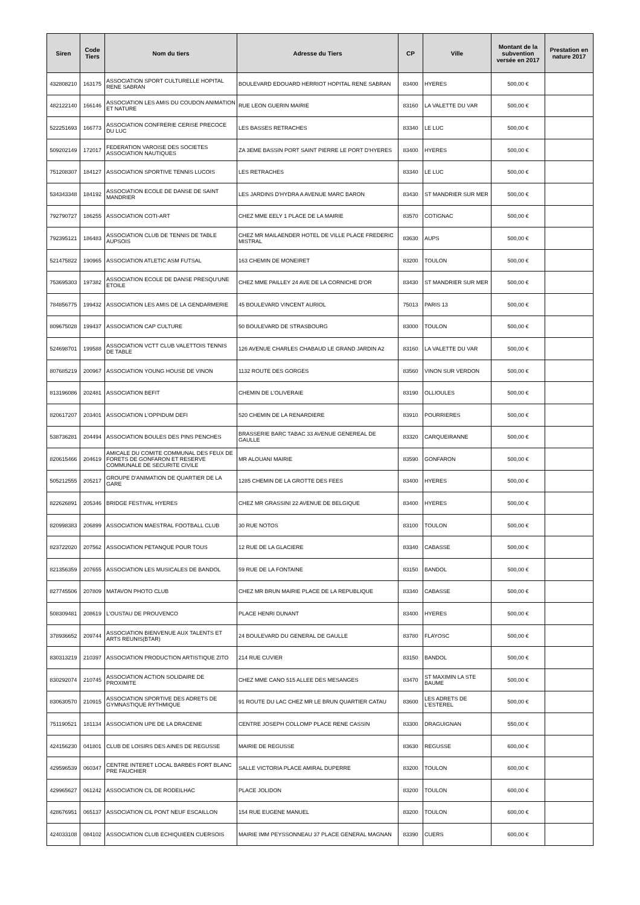| Siren | Code Tiers | Nom du tiers | Adresse du Tiers | CP | Ville | Montant de la subvention versée en 2017 | Prestation en nature 2017 |
| --- | --- | --- | --- | --- | --- | --- | --- |
| 432808210 | 163175 | ASSOCIATION SPORT CULTURELLE HOPITAL RENE SABRAN | BOULEVARD EDOUARD HERRIOT HOPITAL RENE SABRAN | 83400 | HYERES | 500,00 € | |
| 482122140 | 166146 | ASSOCIATION LES AMIS DU COUDON ANIMATION ET NATURE | RUE LEON GUERIN MAIRIE | 83160 | LA VALETTE DU VAR | 500,00 € | |
| 522251693 | 166773 | ASSOCIATION CONFRERIE CERISE PRECOCE DU LUC | LES BASSES RETRACHES | 83340 | LE LUC | 500,00 € | |
| 509202149 | 172017 | FEDERATION VAROISE DES SOCIETES ASSOCIATION NAUTIQUES | ZA 3EME BASSIN PORT SAINT PIERRE LE PORT D'HYERES | 83400 | HYERES | 500,00 € | |
| 751208307 | 184127 | ASSOCIATION SPORTIVE TENNIS LUCOIS | LES RETRACHES | 83340 | LE LUC | 500,00 € | |
| 534343348 | 184192 | ASSOCIATION ECOLE DE DANSE DE SAINT MANDRIER | LES JARDINS D'HYDRA A AVENUE MARC BARON | 83430 | ST MANDRIER SUR MER | 500,00 € | |
| 792790727 | 186255 | ASSOCIATION COTI-ART | CHEZ MME EELY 1 PLACE DE LA MAIRIE | 83570 | COTIGNAC | 500,00 € | |
| 792395121 | 186483 | ASSOCIATION CLUB DE TENNIS DE TABLE AUPSOIS | CHEZ MR MAILAENDER HOTEL DE VILLE PLACE FREDERIC MISTRAL | 83630 | AUPS | 500,00 € | |
| 521475822 | 190965 | ASSOCIATION ATLETIC ASM FUTSAL | 163 CHEMIN DE MONEIRET | 83200 | TOULON | 500,00 € | |
| 753695303 | 197382 | ASSOCIATION ECOLE DE DANSE PRESQU'UNE ETOILE | CHEZ MME PAILLEY 24 AVE DE LA CORNICHE D'OR | 83430 | ST MANDRIER SUR MER | 500,00 € | |
| 784856775 | 199432 | ASSOCIATION LES AMIS DE LA GENDARMERIE | 45 BOULEVARD VINCENT AURIOL | 75013 | PARIS 13 | 500,00 € | |
| 809675028 | 199437 | ASSOCIATION CAP CULTURE | 50 BOULEVARD DE STRASBOURG | 83000 | TOULON | 500,00 € | |
| 524698701 | 199588 | ASSOCIATION VCTT CLUB VALETTOIS TENNIS DE TABLE | 126 AVENUE CHARLES CHABAUD LE GRAND JARDIN A2 | 83160 | LA VALETTE DU VAR | 500,00 € | |
| 807685219 | 200967 | ASSOCIATION YOUNG HOUSE DE VINON | 1132 ROUTE DES GORGES | 83560 | VINON SUR VERDON | 500,00 € | |
| 813196086 | 202481 | ASSOCIATION BEFIT | CHEMIN DE L'OLIVERAIE | 83190 | OLLIOULES | 500,00 € | |
| 820617207 | 203401 | ASSOCIATION L'OPPIDUM DEFI | 520 CHEMIN DE LA RENARDIERE | 83910 | POURRIERES | 500,00 € | |
| 538736281 | 204494 | ASSOCIATION BOULES DES PINS PENCHES | BRASSERIE BARC TABAC 33 AVENUE GENEREAL DE GAULLE | 83320 | CARQUEIRANNE | 500,00 € | |
| 820615466 | 204619 | AMICALE DU COMITE COMMUNAL DES FEUX DE FORETS DE GONFARON ET RESERVE COMMUNALE DE SECURITE CIVILE | MR ALOUANI MAIRIE | 83590 | GONFARON | 500,00 € | |
| 505212555 | 205217 | GROUPE D'ANIMATION DE QUARTIER DE LA GARE | 1285 CHEMIN DE LA GROTTE DES FEES | 83400 | HYERES | 500,00 € | |
| 822626891 | 205346 | BRIDGE FESTIVAL HYERES | CHEZ MR GRASSINI 22 AVENUE DE BELGIQUE | 83400 | HYERES | 500,00 € | |
| 820998383 | 206899 | ASSOCIATION MAESTRAL FOOTBALL CLUB | 30 RUE NOTOS | 83100 | TOULON | 500,00 € | |
| 823722020 | 207562 | ASSOCIATION PETANQUE POUR TOUS | 12 RUE DE LA GLACIERE | 83340 | CABASSE | 500,00 € | |
| 821356359 | 207655 | ASSOCIATION LES MUSICALES DE BANDOL | 59 RUE DE LA FONTAINE | 83150 | BANDOL | 500,00 € | |
| 827745506 | 207809 | MATAVON PHOTO CLUB | CHEZ MR BRUN MAIRIE PLACE DE LA REPUBLIQUE | 83340 | CABASSE | 500,00 € | |
| 508309481 | 208619 | L'OUSTAU DE PROUVENCO | PLACE HENRI DUNANT | 83400 | HYERES | 500,00 € | |
| 378936652 | 209744 | ASSOCIATION BIENVENUE AUX TALENTS ET ARTS REUNIS(BTAR) | 24 BOULEVARD DU GENERAL DE GAULLE | 83780 | FLAYOSC | 500,00 € | |
| 830313219 | 210397 | ASSOCIATION PRODUCTION ARTISTIQUE ZITO | 214 RUE CUVIER | 83150 | BANDOL | 500,00 € | |
| 830292074 | 210745 | ASSOCIATION ACTION SOLIDAIRE DE PROXIMITE | CHEZ MME CANO 515 ALLEE DES MESANGES | 83470 | ST MAXIMIN LA STE BAUME | 500,00 € | |
| 830630570 | 210915 | ASSOCIATION SPORTIVE DES ADRETS DE GYMNASTIQUE RYTHMIQUE | 91 ROUTE DU LAC CHEZ MR LE BRUN QUARTIER CATAU | 83600 | LES ADRETS DE L'ESTEREL | 500,00 € | |
| 751190521 | 181134 | ASSOCIATION UPE DE LA DRACENIE | CENTRE JOSEPH COLLOMP PLACE RENE CASSIN | 83300 | DRAGUIGNAN | 550,00 € | |
| 424156230 | 041801 | CLUB DE LOISIRS DES AINES DE REGUSSE | MAIRIE DE REGUSSE | 83630 | REGUSSE | 600,00 € | |
| 429596539 | 060347 | CENTRE INTERET LOCAL BARBES FORT BLANC PRE FAUCHIER | SALLE VICTORIA PLACE AMIRAL DUPERRE | 83200 | TOULON | 600,00 € | |
| 429965627 | 061242 | ASSOCIATION CIL DE RODEILHAC | PLACE JOLIDON | 83200 | TOULON | 600,00 € | |
| 428676951 | 065137 | ASSOCIATION CIL PONT NEUF ESCAILLON | 154 RUE EUGENE MANUEL | 83200 | TOULON | 600,00 € | |
| 424033108 | 084102 | ASSOCIATION CLUB ECHIQUIEEN CUERSOIS | MAIRIE IMM PEYSSONNEAU 37 PLACE GENERAL MAGNAN | 83390 | CUERS | 600,00 € | |